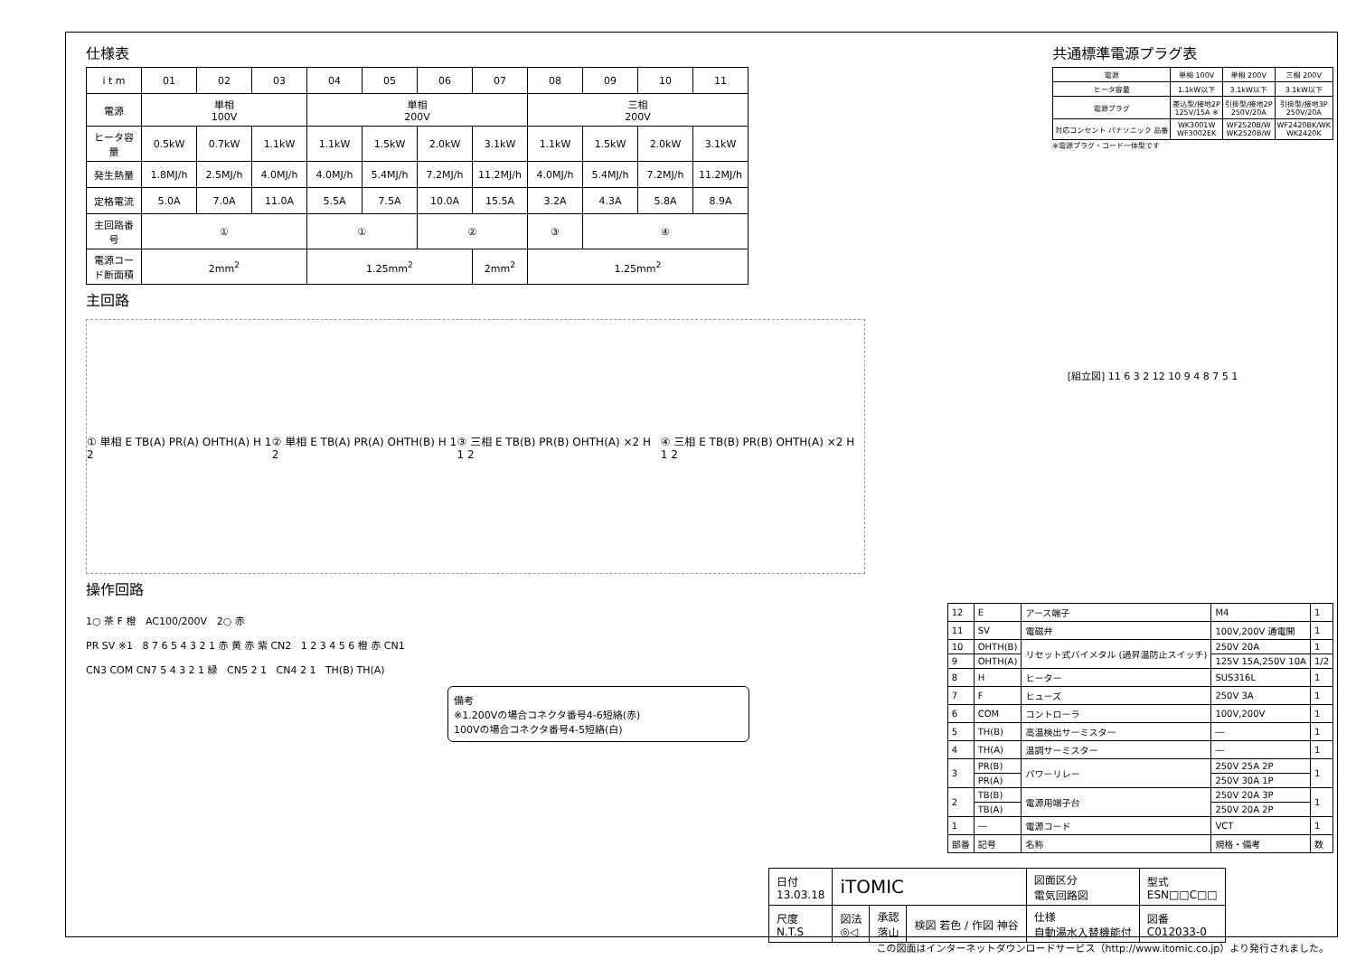仕様表
| i t m | 01 | 02 | 03 | 04 | 05 | 06 | 07 | 08 | 09 | 10 | 11 |
| --- | --- | --- | --- | --- | --- | --- | --- | --- | --- | --- | --- |
| 電源 | 単相 100V | | | 単相 200V | | | | 三相 200V | | | |
| ヒータ容量 | 0.5kW | 0.7kW | 1.1kW | 1.1kW | 1.5kW | 2.0kW | 3.1kW | 1.1kW | 1.5kW | 2.0kW | 3.1kW |
| 発生熱量 | 1.8MJ/h | 2.5MJ/h | 4.0MJ/h | 4.0MJ/h | 5.4MJ/h | 7.2MJ/h | 11.2MJ/h | 4.0MJ/h | 5.4MJ/h | 7.2MJ/h | 11.2MJ/h |
| 定格電流 | 5.0A | 7.0A | 11.0A | 5.5A | 7.5A | 10.0A | 15.5A | 3.2A | 4.3A | 5.8A | 8.9A |
| 主回路番号 | ① | | | ① | | ② | | ③ | ④ | | |
| 電源コード断面積 | 2mm<sup>2</sup> | | | 1.25mm<sup>2</sup> | | | 2mm<sup>2</sup> | 1.25mm<sup>2</sup> | | | |
共通標準電源プラグ表
| 電源 | 単相 100V | 単相 200V | 三相 200V |
| --- | --- | --- | --- |
| ヒータ容量 | 1.1kW以下 | 3.1kW以下 | 3.1kW以下 |
| 電源プラグ | 差込型/接地2P 125V/15A ※ | 引掛型/接地2P 250V/20A | 引掛型/接地3P 250V/20A |
| 対応コンセント パナソニック 品番 | WK3001W WF3002EK | WF2520B/W WK2520B/W | WF2420BK/WK WK2420K |
※電源プラグ・コード一体型です
主回路
① 単相 E TB(A) PR(A) OHTH(A) H 1 2 ② 単相 E TB(A) PR(A) OHTH(B) H 1 2 ③ 三相 E TB(B) PR(B) OHTH(A) ×2 H 1 2 ④ 三相 E TB(B) PR(B) OHTH(A) ×2 H 1 2
[組立図] 11 6 3 2 12 10 9 4 8 7 5 1
操作回路
1○ 茶 F 橙 AC100/200V 2○ 赤
PR SV ※1 8 7 6 5 4 3 2 1 赤 黄 赤 紫 CN2 1 2 3 4 5 6 橙 赤 CN1
CN3 COM CN7 5 4 3 2 1 緑 CN5 2 1 CN4 2 1 TH(B) TH(A)
備考
※1.200Vの場合コネクタ番号4-6短絡(赤)
100Vの場合コネクタ番号4-5短絡(白)
| 12 | E | アース端子 | M4 | 1 |
| 11 | SV | 電磁弁 | 100V,200V 通電開 | 1 |
| 10 | OHTH(B) | リセット式バイメタル (過昇温防止スイッチ) | 250V 20A | 1 |
| 9 | OHTH(A) | | 125V 15A,250V 10A | 1/2 |
| 8 | H | ヒーター | SUS316L | 1 |
| 7 | F | ヒューズ | 250V 3A | 1 |
| 6 | COM | コントローラ | 100V,200V | 1 |
| 5 | TH(B) | 高温検出サーミスター | ― | 1 |
| 4 | TH(A) | 温調サーミスター | ― | 1 |
| 3 | PR(B) | パワーリレー | 250V 25A 2P | 1 |
| | PR(A) | | 250V 30A 1P | |
| 2 | TB(B) | 電源用端子台 | 250V 20A 3P | 1 |
| | TB(A) | | 250V 20A 2P | |
| 1 | ― | 電源コード | VCT | 1 |
| 部番 | 記号 | 名称 | 規格・備考 | 数 |
| 日付 13.03.18 | iTOMIC | | | 図面区分 電気回路図 | 型式 ESN□□C□□ |
| 尺度 N.T.S | 図法 ◎◁ | 承認 落山 | 検図 若色 / 作図 神谷 | 仕様 自動湯水入替機能付 | 図番 C012033-0 |
この図面はインターネットダウンロードサービス（http://www.itomic.co.jp）より発行されました。